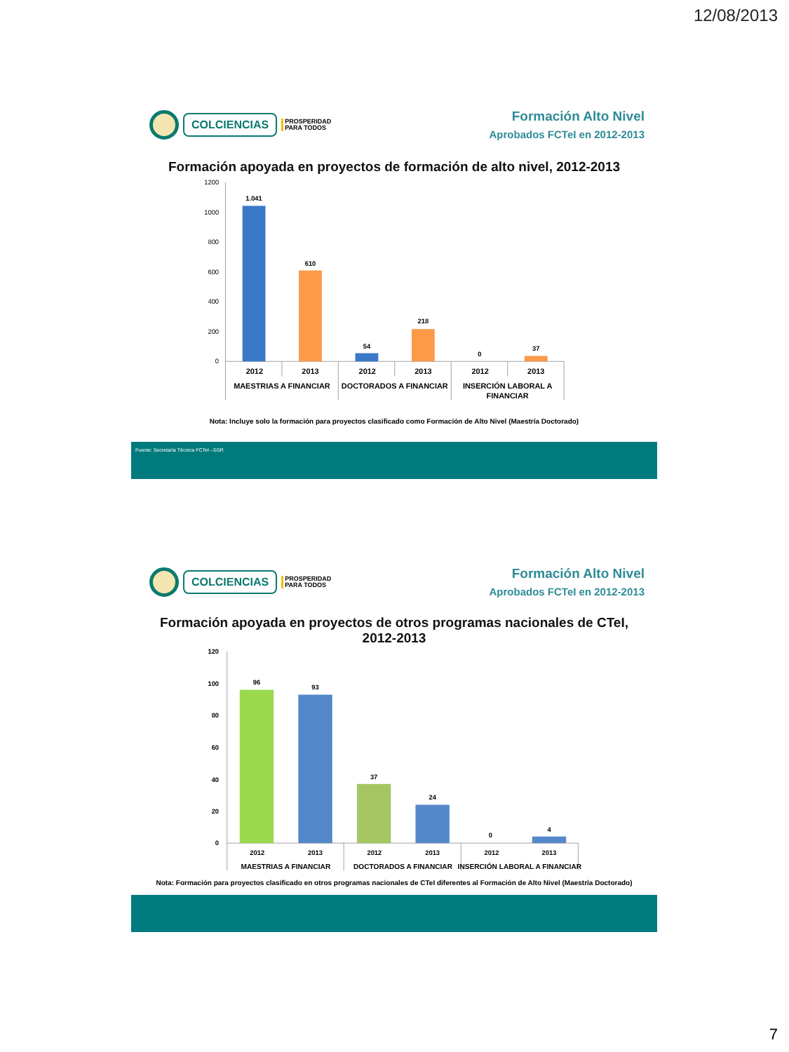12/08/2013
COLCIENCIAS
PROSPERIDAD
PARA TODOS
Formación Alto Nivel
Aprobados FCTeI en 2012-2013
Formación apoyada en proyectos de formación de alto nivel, 2012-2013
1200
1000
800
600
400
200
0
1.041
610
54
218
0
37
2012
2013
2012
2013
2012
2013
MAESTRIAS A FINANCIAR
DOCTORADOS A FINANCIAR
INSERCIÓN LABORAL A
FINANCIAR
Nota: Incluye solo la formación para proyectos clasificado como Formación de Alto Nivel (Maestría Doctorado)
Fuente: Secretaría Técnica FCTeI –SGR
COLCIENCIAS
PROSPERIDAD
PARA TODOS
Formación Alto Nivel
Aprobados FCTeI en 2012-2013
Formación apoyada en proyectos de otros programas nacionales de CTeI,
2012-2013
120
100
80
60
40
20
0
96
93
37
24
0
4
2012
2013
2012
2013
2012
2013
MAESTRIAS A FINANCIAR
DOCTORADOS A FINANCIAR
INSERCIÓN LABORAL A FINANCIAR
Nota: Formación para proyectos clasificado en otros programas nacionales de CTeI diferentes al Formación de Alto Nivel (Maestría Doctorado)
7